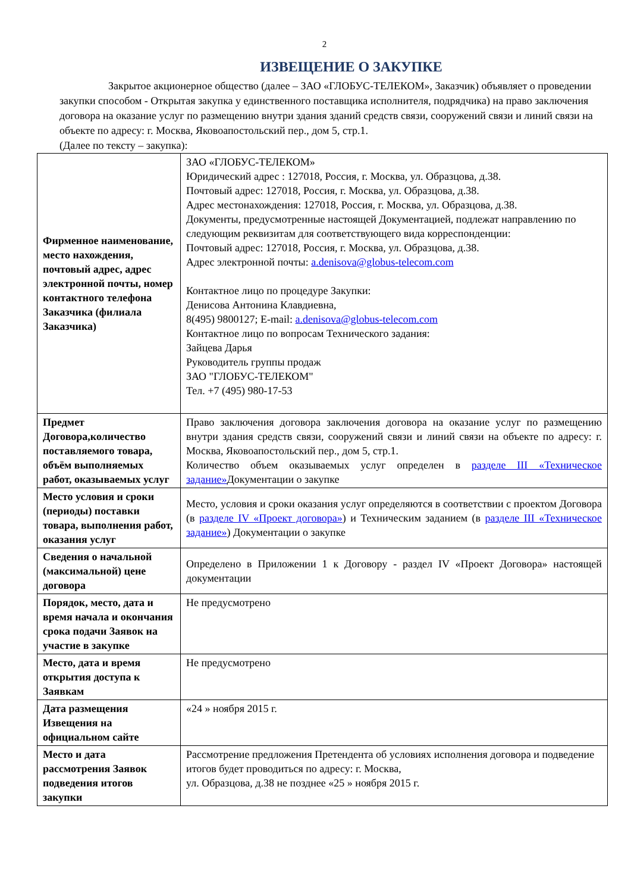2
ИЗВЕЩЕНИЕ О ЗАКУПКЕ
Закрытое акционерное общество (далее – ЗАО «ГЛОБУС-ТЕЛЕКОМ», Заказчик) объявляет о проведении закупки способом - Открытая закупка у единственного поставщика исполнителя, подрядчика) на право заключения договора на оказание услуг по размещению внутри здания зданий средств связи, сооружений связи и линий связи на объекте по адресу: г. Москва, Яковоапостольский пер., дом 5, стр.1.
(Далее по тексту – закупка):
| Фирменное наименование, место нахождения, почтовый адрес, адрес электронной почты, номер контактного телефона Заказчика (филиала Заказчика) | ЗАО «ГЛОБУС-ТЕЛЕКОМ» Юридический адрес : 127018, Россия, г. Москва, ул. Образцова, д.38. Почтовый адрес: 127018, Россия, г. Москва, ул. Образцова, д.38. Адрес местонахождения: 127018, Россия, г. Москва, ул. Образцова, д.38. Документы, предусмотренные настоящей Документацией, подлежат направлению по следующим реквизитам для соответствующего вида корреспонденции: Почтовый адрес: 127018, Россия, г. Москва, ул. Образцова, д.38. Адрес электронной почты: a.denisova@globus-telecom.com Контактное лицо по процедуре Закупки: Денисова Антонина Клавдиевна, 8(495) 9800127; E-mail: a.denisova@globus-telecom.com Контактное лицо по вопросам Технического задания: Зайцева Дарья Руководитель группы продаж ЗАО "ГЛОБУС-ТЕЛЕКОМ" Тел. +7 (495) 980-17-53 |
| Предмет Договора,количество поставляемого товара, объём выполняемых работ, оказываемых услуг | Право заключения договора заключения договора на оказание услуг по размещению внутри здания средств связи, сооружений связи и линий связи на объекте по адресу: г. Москва, Яковоапостольский пер., дом 5, стр.1. Количество объем оказываемых услуг определен в разделе III «Техническое задание» Документации о закупке |
| Место условия и сроки (периоды) поставки товара, выполнения работ, оказания услуг | Место, условия и сроки оказания услуг определяются в соответствии с проектом Договора (в разделе IV «Проект договора» ) и Техническим заданием (в разделе III «Техническое задание» ) Документации о закупке |
| Сведения о начальной (максимальной) цене договора | Определено в Приложении 1 к Договору - раздел IV «Проект Договора» настоящей документации |
| Порядок, место, дата и время начала и окончания срока подачи Заявок на участие в закупке | Не предусмотрено |
| Место, дата и время открытия доступа к Заявкам | Не предусмотрено |
| Дата размещения Извещения на официальном сайте | «24 » ноября 2015 г. |
| Место и дата рассмотрения Заявок подведения итогов закупки | Рассмотрение предложения Претендента об условиях исполнения договора и подведение итогов будет проводиться по адресу: г. Москва, ул. Образцова, д.38 не позднее «25 » ноября 2015 г. |